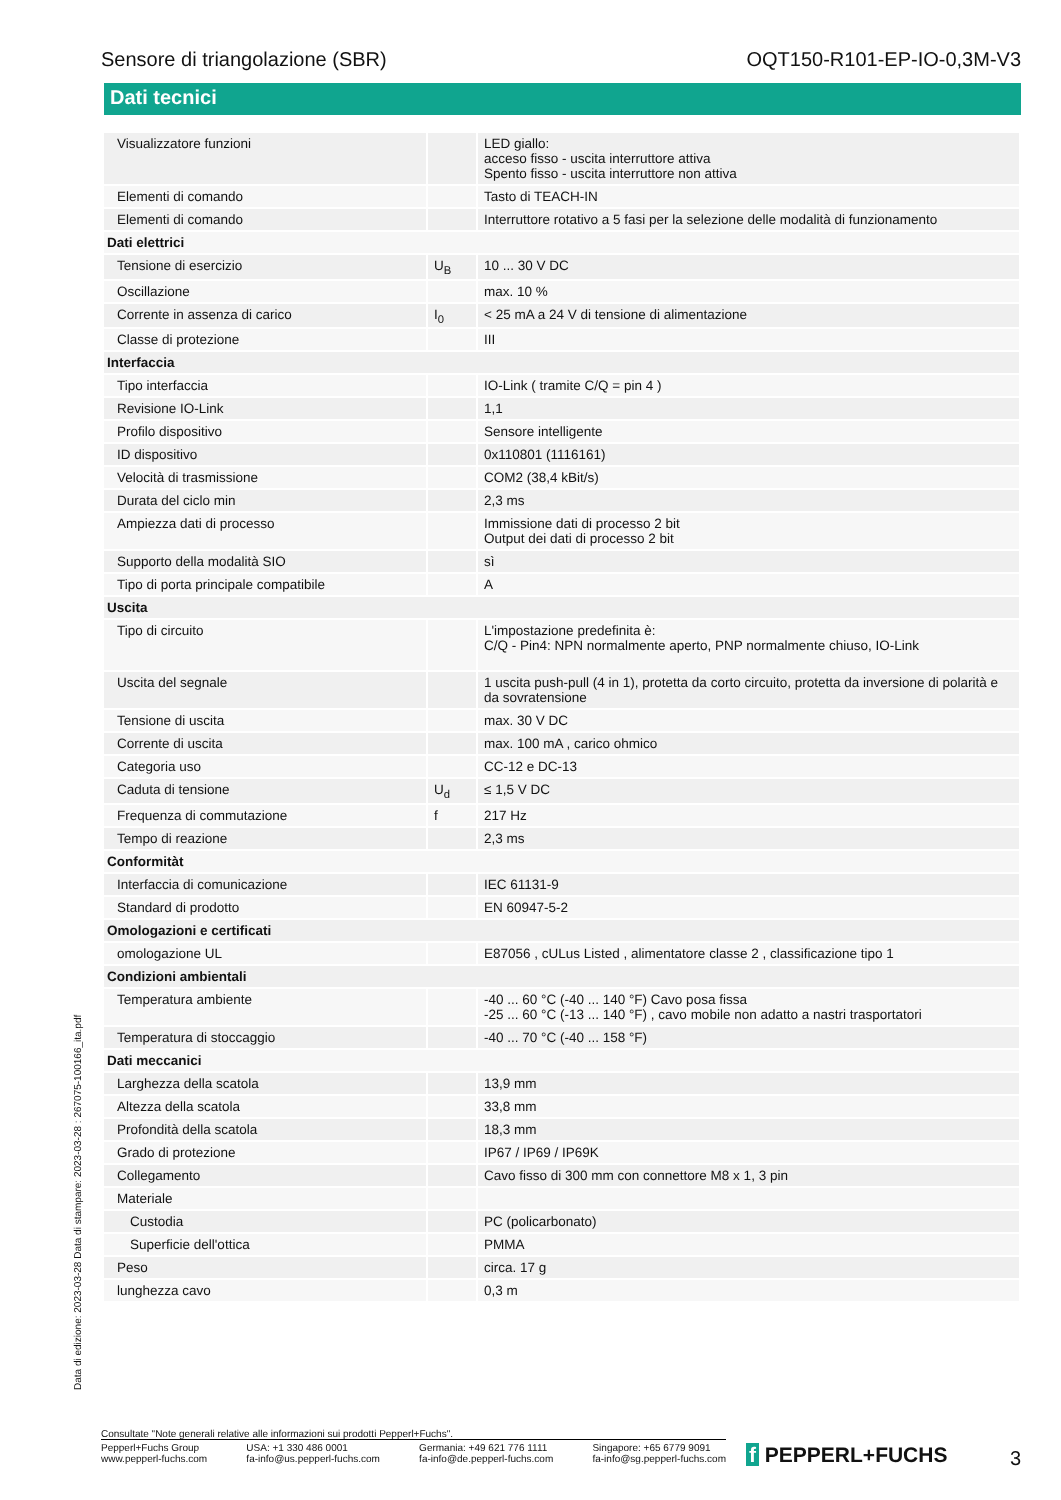Sensore di triangolazione (SBR) OQT150-R101-EP-IO-0,3M-V3
Dati tecnici
| Visualizzatore funzioni | | LED giallo: acceso fisso - uscita interruttore attiva Spento fisso - uscita interruttore non attiva |
| Elementi di comando | | Tasto di TEACH-IN |
| Elementi di comando | | Interruttore rotativo a 5 fasi per la selezione delle modalità di funzionamento |
| Dati elettrici | | |
| Tensione di esercizio | U<sub>B</sub> | 10 ... 30 V DC |
| Oscillazione | | max. 10 % |
| Corrente in assenza di carico | I<sub>0</sub> | < 25 mA a 24 V di tensione di alimentazione |
| Classe di protezione | | III |
| Interfaccia | | |
| Tipo interfaccia | | IO-Link ( tramite C/Q = pin 4 ) |
| Revisione IO-Link | | 1,1 |
| Profilo dispositivo | | Sensore intelligente |
| ID dispositivo | | 0x110801 (1116161) |
| Velocità di trasmissione | | COM2 (38,4 kBit/s) |
| Durata del ciclo min | | 2,3 ms |
| Ampiezza dati di processo | | Immissione dati di processo 2 bit Output dei dati di processo 2 bit |
| Supporto della modalità SIO | | sì |
| Tipo di porta principale compatibile | | A |
| Uscita | | |
| Tipo di circuito | | L'impostazione predefinita è: C/Q - Pin4: NPN normalmente aperto, PNP normalmente chiuso, IO-Link |
| Uscita del segnale | | 1 uscita push-pull (4 in 1), protetta da corto circuito, protetta da inversione di polarità e da sovratensione |
| Tensione di uscita | | max. 30 V DC |
| Corrente di uscita | | max. 100 mA , carico ohmico |
| Categoria uso | | CC-12 e DC-13 |
| Caduta di tensione | U<sub>d</sub> | ≤ 1,5 V DC |
| Frequenza di commutazione | f | 217 Hz |
| Tempo di reazione | | 2,3 ms |
| Conformitàt | | |
| Interfaccia di comunicazione | | IEC 61131-9 |
| Standard di prodotto | | EN 60947-5-2 |
| Omologazioni e certificati | | |
| omologazione UL | | E87056 , cULus Listed , alimentatore classe 2 , classificazione tipo 1 |
| Condizioni ambientali | | |
| Temperatura ambiente | | -40 ... 60 °C (-40 ... 140 °F) Cavo posa fissa -25 ... 60 °C (-13 ... 140 °F) , cavo mobile non adatto a nastri trasportatori |
| Temperatura di stoccaggio | | -40 ... 70 °C (-40 ... 158 °F) |
| Dati meccanici | | |
| Larghezza della scatola | | 13,9 mm |
| Altezza della scatola | | 33,8 mm |
| Profondità della scatola | | 18,3 mm |
| Grado di protezione | | IP67 / IP69 / IP69K |
| Collegamento | | Cavo fisso di 300 mm con connettore M8 x 1, 3 pin |
| Materiale | | |
| Custodia | | PC (policarbonato) |
| Superficie dell'ottica | | PMMA |
| Peso | | circa. 17 g |
| lunghezza cavo | | 0,3 m |
Data di edizione: 2023-03-28 Data di stampare: 2023-03-28 : 267075-100166_ita.pdf
Consultate "Note generali relative alle informazioni sui prodotti Pepperl+Fuchs".
Pepperl+Fuchs Group
www.pepperl-fuchs.com
USA: +1 330 486 0001
fa-info@us.pepperl-fuchs.com
Germania: +49 621 776 1111
fa-info@de.pepperl-fuchs.com
Singapore: +65 6779 9091
fa-info@sg.pepperl-fuchs.com
f PEPPERL+FUCHS
3